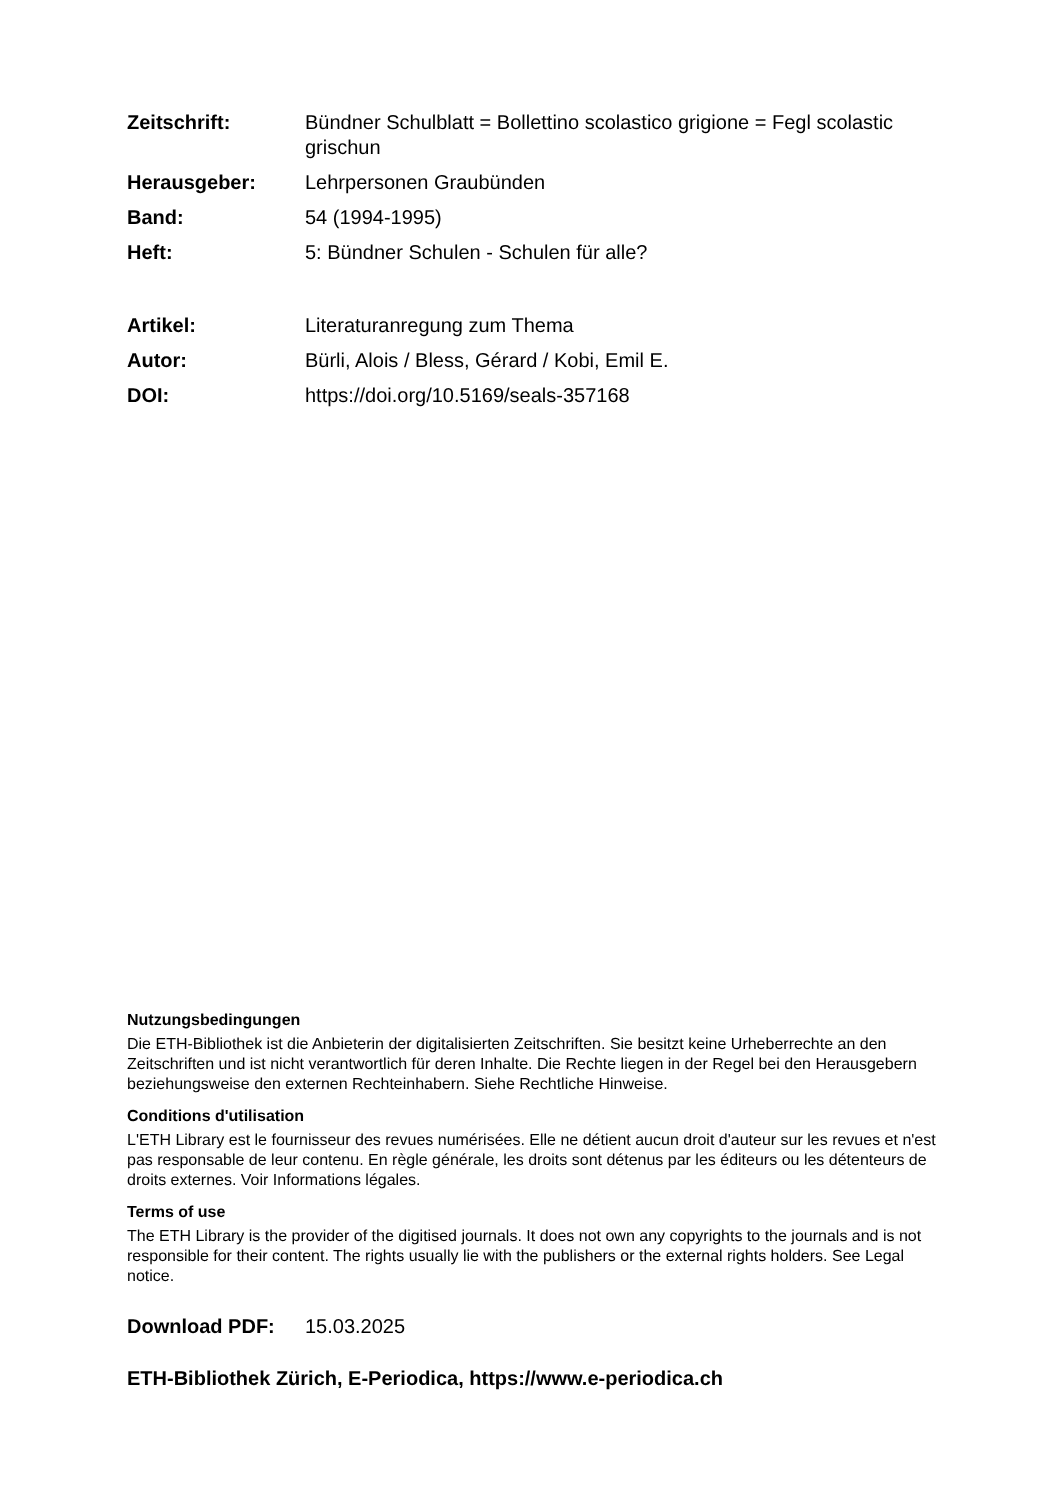Zeitschrift: Bündner Schulblatt = Bollettino scolastico grigione = Fegl scolastic grischun
Herausgeber: Lehrpersonen Graubünden
Band: 54 (1994-1995)
Heft: 5: Bündner Schulen - Schulen für alle?
Artikel: Literaturanregung zum Thema
Autor: Bürli, Alois / Bless, Gérard / Kobi, Emil E.
DOI: https://doi.org/10.5169/seals-357168
Nutzungsbedingungen
Die ETH-Bibliothek ist die Anbieterin der digitalisierten Zeitschriften. Sie besitzt keine Urheberrechte an den Zeitschriften und ist nicht verantwortlich für deren Inhalte. Die Rechte liegen in der Regel bei den Herausgebern beziehungsweise den externen Rechteinhabern. Siehe Rechtliche Hinweise.
Conditions d'utilisation
L'ETH Library est le fournisseur des revues numérisées. Elle ne détient aucun droit d'auteur sur les revues et n'est pas responsable de leur contenu. En règle générale, les droits sont détenus par les éditeurs ou les détenteurs de droits externes. Voir Informations légales.
Terms of use
The ETH Library is the provider of the digitised journals. It does not own any copyrights to the journals and is not responsible for their content. The rights usually lie with the publishers or the external rights holders. See Legal notice.
Download PDF: 15.03.2025
ETH-Bibliothek Zürich, E-Periodica, https://www.e-periodica.ch